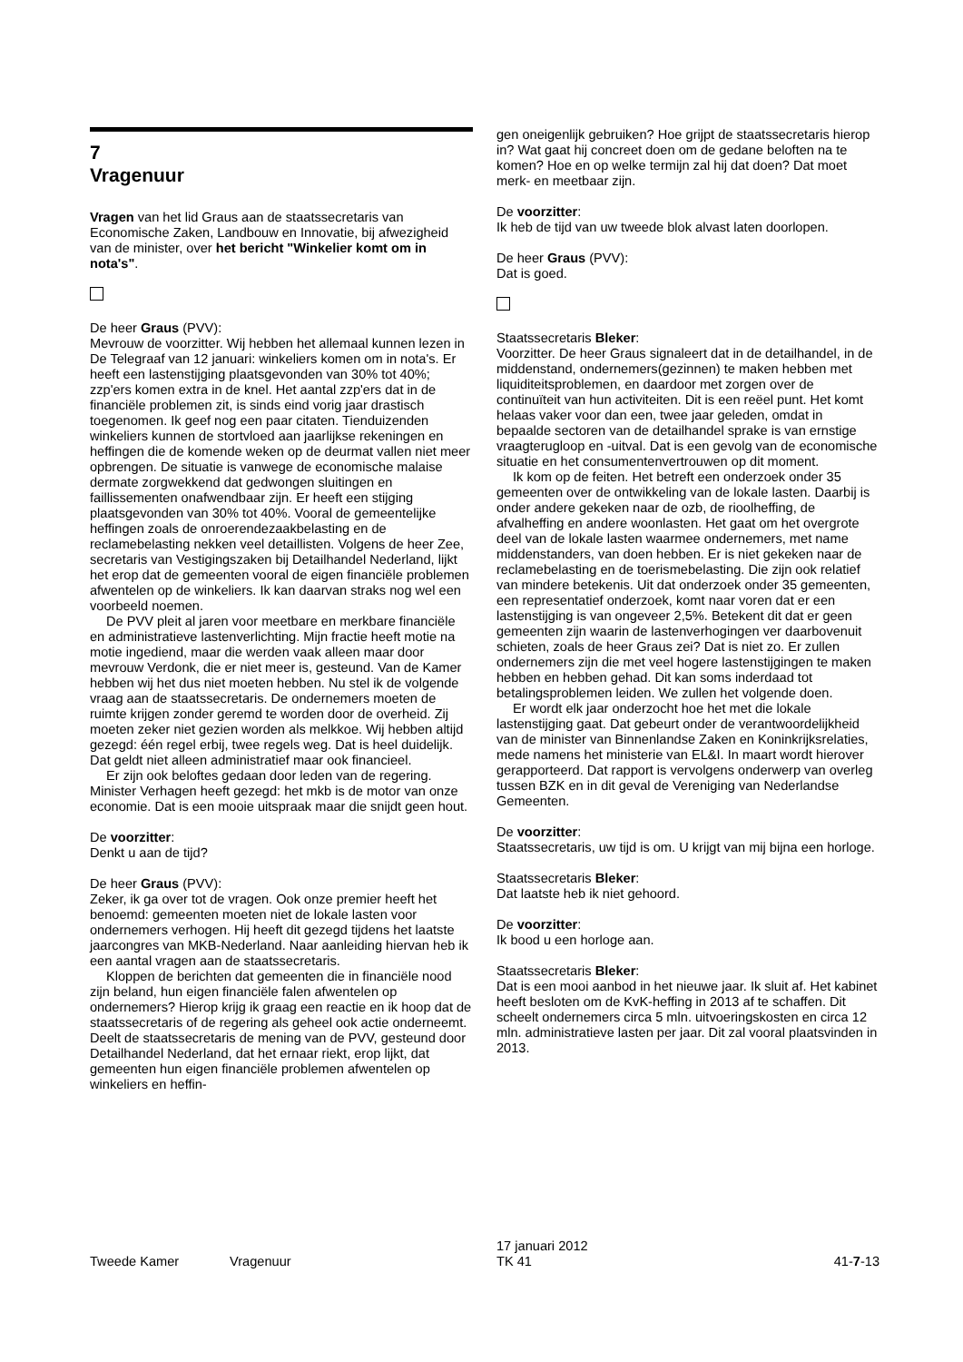7
Vragenuur
Vragen van het lid Graus aan de staatssecretaris van Economische Zaken, Landbouw en Innovatie, bij afwezigheid van de minister, over het bericht "Winkelier komt om in nota's".
De heer Graus (PVV):
Mevrouw de voorzitter. Wij hebben het allemaal kunnen lezen in De Telegraaf van 12 januari: winkeliers komen om in nota's. Er heeft een lastenstijging plaatsgevonden van 30% tot 40%; zzp'ers komen extra in de knel. Het aantal zzp'ers dat in de financiële problemen zit, is sinds eind vorig jaar drastisch toegenomen. Ik geef nog een paar citaten. Tienduizenden winkeliers kunnen de stortvloed aan jaarlijkse rekeningen en heffingen die de komende weken op de deurmat vallen niet meer opbrengen. De situatie is vanwege de economische malaise dermate zorgwekkend dat gedwongen sluitingen en faillissementen onafwendbaar zijn. Er heeft een stijging plaatsgevonden van 30% tot 40%. Vooral de gemeentelijke heffingen zoals de onroerendezaakbelasting en de reclamebelasting nekken veel detaillisten. Volgens de heer Zee, secretaris van Vestigingszaken bij Detailhandel Nederland, lijkt het erop dat de gemeenten vooral de eigen financiële problemen afwentelen op de winkeliers. Ik kan daarvan straks nog wel een voorbeeld noemen.
De PVV pleit al jaren voor meetbare en merkbare financiële en administratieve lastenverlichting. Mijn fractie heeft motie na motie ingediend, maar die werden vaak alleen maar door mevrouw Verdonk, die er niet meer is, gesteund. Van de Kamer hebben wij het dus niet moeten hebben. Nu stel ik de volgende vraag aan de staatssecretaris. De ondernemers moeten de ruimte krijgen zonder geremd te worden door de overheid. Zij moeten zeker niet gezien worden als melkkoe. Wij hebben altijd gezegd: één regel erbij, twee regels weg. Dat is heel duidelijk. Dat geldt niet alleen administratief maar ook financieel.
Er zijn ook beloftes gedaan door leden van de regering. Minister Verhagen heeft gezegd: het mkb is de motor van onze economie. Dat is een mooie uitspraak maar die snijdt geen hout.
De voorzitter:
Denkt u aan de tijd?
De heer Graus (PVV):
Zeker, ik ga over tot de vragen. Ook onze premier heeft het benoemd: gemeenten moeten niet de lokale lasten voor ondernemers verhogen. Hij heeft dit gezegd tijdens het laatste jaarcongres van MKB-Nederland. Naar aanleiding hiervan heb ik een aantal vragen aan de staatssecretaris.
Kloppen de berichten dat gemeenten die in financiële nood zijn beland, hun eigen financiële falen afwentelen op ondernemers? Hierop krijg ik graag een reactie en ik hoop dat de staatssecretaris of de regering als geheel ook actie onderneemt. Deelt de staatssecretaris de mening van de PVV, gesteund door Detailhandel Nederland, dat het ernaar riekt, erop lijkt, dat gemeenten hun eigen financiële problemen afwentelen op winkeliers en heffin-
gen oneigenlijk gebruiken? Hoe grijpt de staatssecretaris hierop in? Wat gaat hij concreet doen om de gedane beloften na te komen? Hoe en op welke termijn zal hij dat doen? Dat moet merk- en meetbaar zijn.
De voorzitter:
Ik heb de tijd van uw tweede blok alvast laten doorlopen.
De heer Graus (PVV):
Dat is goed.
Staatssecretaris Bleker:
Voorzitter. De heer Graus signaleert dat in de detailhandel, in de middenstand, ondernemers(gezinnen) te maken hebben met liquiditeitsproblemen, en daardoor met zorgen over de continuïteit van hun activiteiten. Dit is een reëel punt. Het komt helaas vaker voor dan een, twee jaar geleden, omdat in bepaalde sectoren van de detailhandel sprake is van ernstige vraagterugloop en -uitval. Dat is een gevolg van de economische situatie en het consumentenvertrouwen op dit moment.
Ik kom op de feiten. Het betreft een onderzoek onder 35 gemeenten over de ontwikkeling van de lokale lasten. Daarbij is onder andere gekeken naar de ozb, de rioolheffing, de afvalheffing en andere woonlasten. Het gaat om het overgrote deel van de lokale lasten waarmee ondernemers, met name middenstanders, van doen hebben. Er is niet gekeken naar de reclamebelasting en de toerismebelasting. Die zijn ook relatief van mindere betekenis. Uit dat onderzoek onder 35 gemeenten, een representatief onderzoek, komt naar voren dat er een lastenstijging is van ongeveer 2,5%. Betekent dit dat er geen gemeenten zijn waarin de lastenverhogingen ver daarbovenuit schieten, zoals de heer Graus zei? Dat is niet zo. Er zullen ondernemers zijn die met veel hogere lastenstijgingen te maken hebben en hebben gehad. Dit kan soms inderdaad tot betalingsproblemen leiden. We zullen het volgende doen.
Er wordt elk jaar onderzocht hoe het met die lokale lastenstijging gaat. Dat gebeurt onder de verantwoordelijkheid van de minister van Binnenlandse Zaken en Koninkrijksrelaties, mede namens het ministerie van EL&I. In maart wordt hierover gerapporteerd. Dat rapport is vervolgens onderwerp van overleg tussen BZK en in dit geval de Vereniging van Nederlandse Gemeenten.
De voorzitter:
Staatssecretaris, uw tijd is om. U krijgt van mij bijna een horloge.
Staatssecretaris Bleker:
Dat laatste heb ik niet gehoord.
De voorzitter:
Ik bood u een horloge aan.
Staatssecretaris Bleker:
Dat is een mooi aanbod in het nieuwe jaar. Ik sluit af. Het kabinet heeft besloten om de KvK-heffing in 2013 af te schaffen. Dit scheelt ondernemers circa 5 mln. uitvoeringskosten en circa 12 mln. administratieve lasten per jaar. Dit zal vooral plaatsvinden in 2013.
Tweede Kamer Vragenuur
17 januari 2012
TK 41
41-7-13